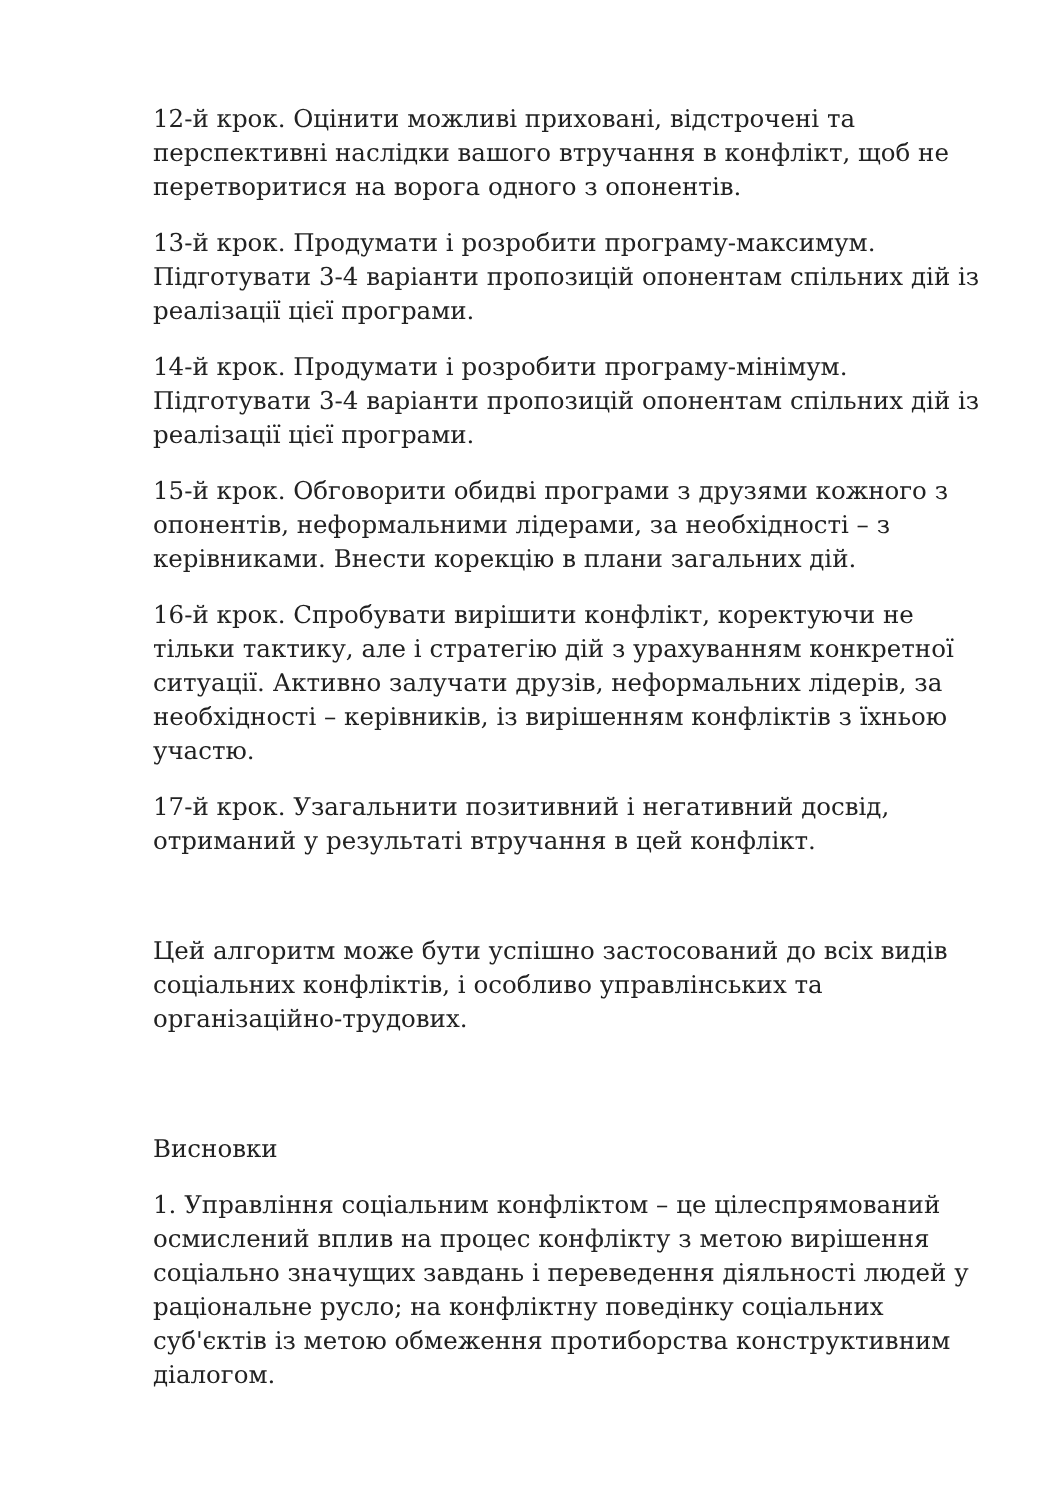12-й крок. Оцінити можливі приховані, відстрочені та перспективні наслідки вашого втручання в конфлікт, щоб не перетворитися на ворога одного з опонентів.
13-й крок. Продумати і розробити програму-максимум. Підготувати 3-4 варіанти пропозицій опонентам спільних дій із реалізації цієї програми.
14-й крок. Продумати і розробити програму-мінімум. Підготувати 3-4 варіанти пропозицій опонентам спільних дій із реалізації цієї програми.
15-й крок. Обговорити обидві програми з друзями кожного з опонентів, неформальними лідерами, за необхідності – з керівниками. Внести корекцію в плани загальних дій.
16-й крок. Спробувати вирішити конфлікт, коректуючи не тільки тактику, але і стратегію дій з урахуванням конкретної ситуації. Активно залучати друзів, неформальних лідерів, за необхідності – керівників, із вирішенням конфліктів з їхньою участю.
17-й крок. Узагальнити позитивний і негативний досвід, отриманий у результаті втручання в цей конфлікт.
Цей алгоритм може бути успішно застосований до всіх видів соціальних конфліктів, і особливо управлінських та організаційно-трудових.
Висновки
1. Управління соціальним конфліктом – це цілеспрямований осмислений вплив на процес конфлікту з метою вирішення соціально значущих завдань і переведення діяльності людей у раціональне русло; на конфліктну поведінку соціальних суб'єктів із метою обмеження протиборства конструктивним діалогом.